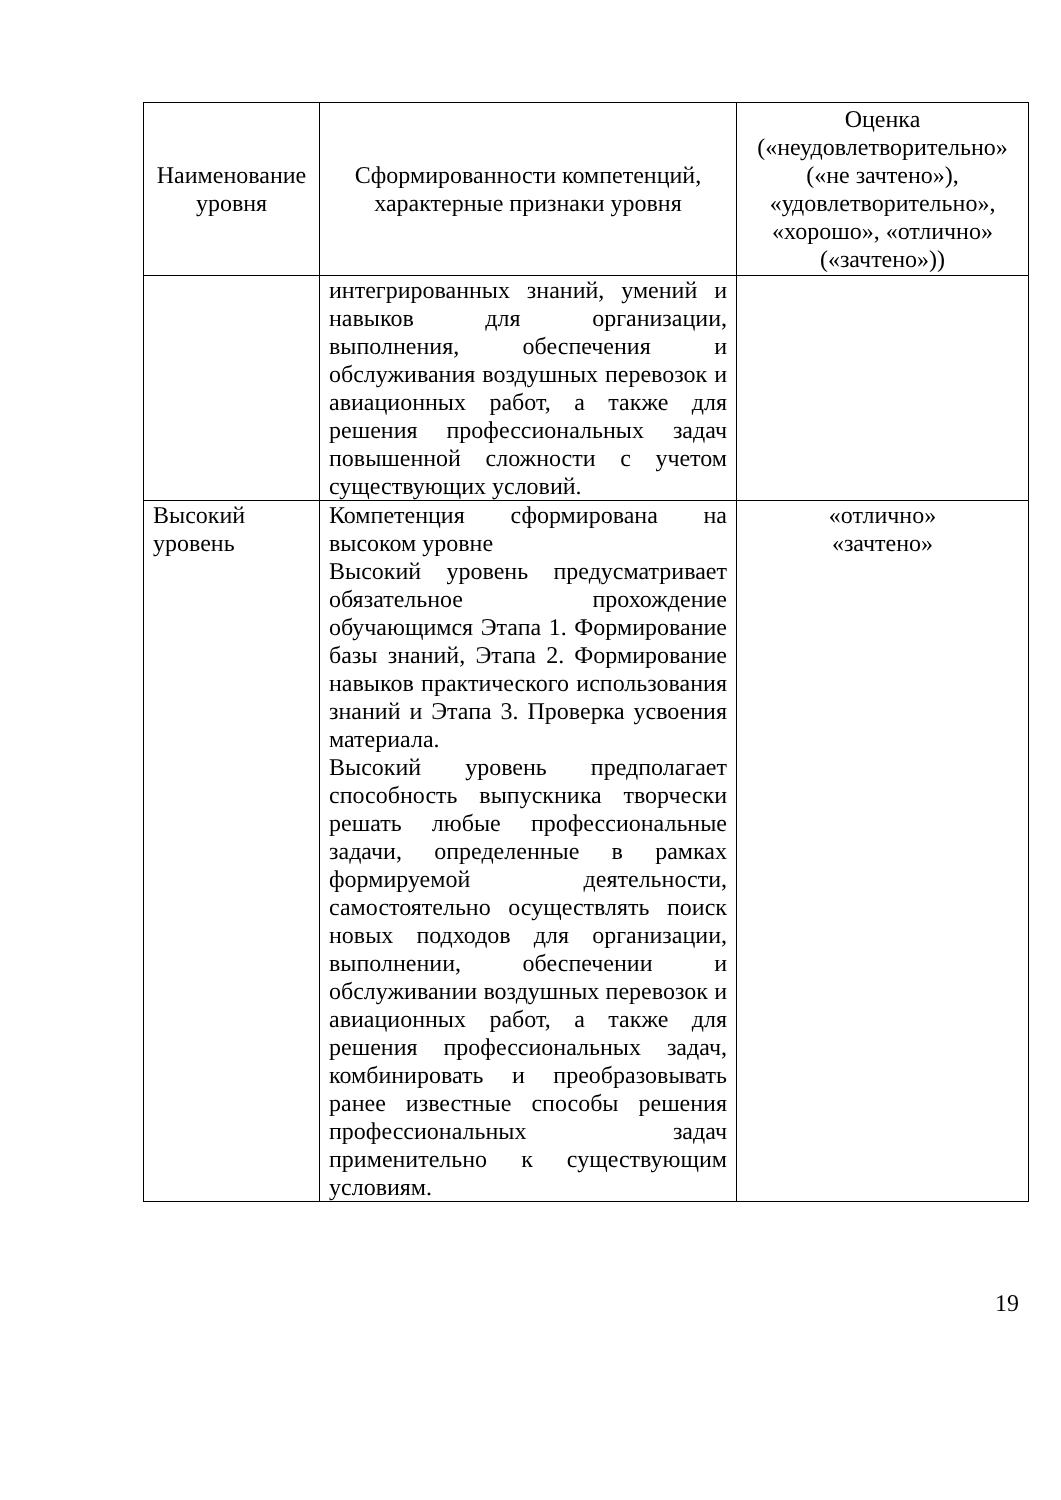| Наименование уровня | Сформированности компетенций, характерные признаки уровня | Оценка («неудовлетворительно» («не зачтено»), «удовлетворительно», «хорошо», «отлично» («зачтено»)) |
| --- | --- | --- |
| | интегрированных знаний, умений и навыков для организации, выполнения, обеспечения и обслуживания воздушных перевозок и авиационных работ, а также для решения профессиональных задач повышенной сложности с учетом существующих условий. | |
| Высокий уровень | Компетенция сформирована на высоком уровне Высокий уровень предусматривает обязательное прохождение обучающимся Этапа 1. Формирование базы знаний, Этапа 2. Формирование навыков практического использования знаний и Этапа 3. Проверка усвоения материала. Высокий уровень предполагает способность выпускника творчески решать любые профессиональные задачи, определенные в рамках формируемой деятельности, самостоятельно осуществлять поиск новых подходов для организации, выполнении, обеспечении и обслуживании воздушных перевозок и авиационных работ, а также для решения профессиональных задач, комбинировать и преобразовывать ранее известные способы решения профессиональных задач применительно к существующим условиям. | «отлично» «зачтено» |
19